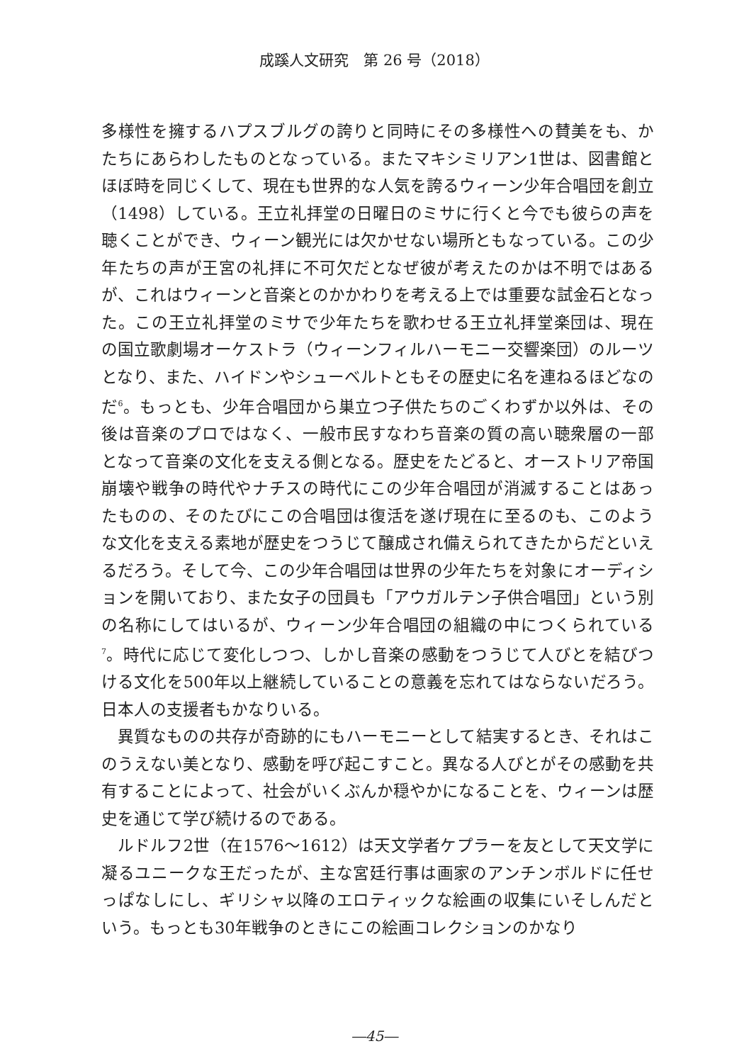成蹊人文研究　第 26 号（2018）
多様性を擁するハプスブルグの誇りと同時にその多様性への賛美をも、かたちにあらわしたものとなっている。またマキシミリアン1世は、図書館とほぼ時を同じくして、現在も世界的な人気を誇るウィーン少年合唱団を創立（1498）している。王立礼拝堂の日曜日のミサに行くと今でも彼らの声を聴くことができ、ウィーン観光には欠かせない場所ともなっている。この少年たちの声が王宮の礼拝に不可欠だとなぜ彼が考えたのかは不明ではあるが、これはウィーンと音楽とのかかわりを考える上では重要な試金石となった。この王立礼拝堂のミサで少年たちを歌わせる王立礼拝堂楽団は、現在の国立歌劇場オーケストラ（ウィーンフィルハーモニー交響楽団）のルーツとなり、また、ハイドンやシューベルトともその歴史に名を連ねるほどなのだ<sup>6</sup>。もっとも、少年合唱団から巣立つ子供たちのごくわずか以外は、その後は音楽のプロではなく、一般市民すなわち音楽の質の高い聴衆層の一部となって音楽の文化を支える側となる。歴史をたどると、オーストリア帝国崩壊や戦争の時代やナチスの時代にこの少年合唱団が消滅することはあったものの、そのたびにこの合唱団は復活を遂げ現在に至るのも、このような文化を支える素地が歴史をつうじて醸成され備えられてきたからだといえるだろう。そして今、この少年合唱団は世界の少年たちを対象にオーディションを開いており、また女子の団員も「アウガルテン子供合唱団」という別の名称にしてはいるが、ウィーン少年合唱団の組織の中につくられている<sup>7</sup>。時代に応じて変化しつつ、しかし音楽の感動をつうじて人びとを結びつける文化を500年以上継続していることの意義を忘れてはならないだろう。日本人の支援者もかなりいる。
異質なものの共存が奇跡的にもハーモニーとして結実するとき、それはこのうえない美となり、感動を呼び起こすこと。異なる人びとがその感動を共有することによって、社会がいくぶんか穏やかになることを、ウィーンは歴史を通じて学び続けるのである。
ルドルフ2世（在1576～1612）は天文学者ケプラーを友として天文学に凝るユニークな王だったが、主な宮廷行事は画家のアンチンボルドに任せっぱなしにし、ギリシャ以降のエロティックな絵画の収集にいそしんだという。もっとも30年戦争のときにこの絵画コレクションのかなり
―45―